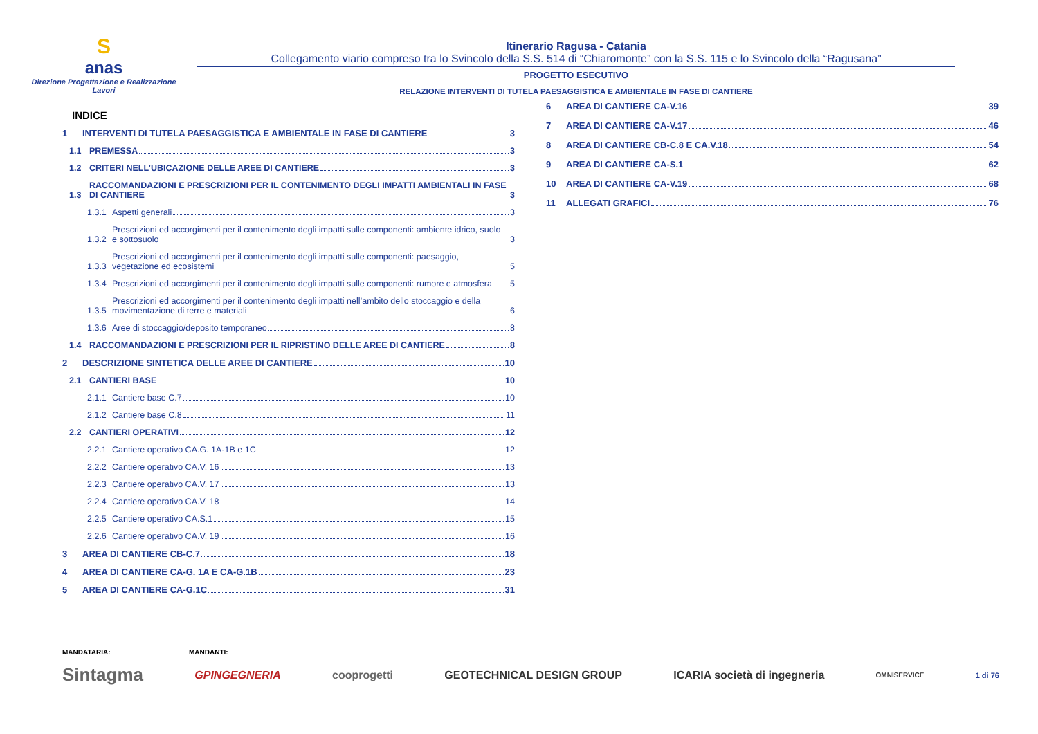S
anas
Direzione Progettazione e Realizzazione
Lavori
Itinerario Ragusa - Catania
Collegamento viario compreso tra lo Svincolo della S.S. 514 di “Chiaromonte” con la S.S. 115 e lo Svincolo della “Ragusana”
PROGETTO ESECUTIVO
RELAZIONE INTERVENTI DI TUTELA PAESAGGISTICA E AMBIENTALE IN FASE DI CANTIERE
INDICE
1 INTERVENTI DI TUTELA PAESAGGISTICA E AMBIENTALE IN FASE DI CANTIERE 3
1.1 PREMESSA 3
1.2 CRITERI NELL’UBICAZIONE DELLE AREE DI CANTIERE 3
1.3 RACCOMANDAZIONI E PRESCRIZIONI PER IL CONTENIMENTO DEGLI IMPATTI AMBIENTALI IN FASE DI CANTIERE 3
1.3.1 Aspetti generali 3
1.3.2 Prescrizioni ed accorgimenti per il contenimento degli impatti sulle componenti: ambiente idrico, suolo e sottosuolo 3
1.3.3 Prescrizioni ed accorgimenti per il contenimento degli impatti sulle componenti: paesaggio, vegetazione ed ecosistemi 5
1.3.4 Prescrizioni ed accorgimenti per il contenimento degli impatti sulle componenti: rumore e atmosfera 5
1.3.5 Prescrizioni ed accorgimenti per il contenimento degli impatti nell’ambito dello stoccaggio e della movimentazione di terre e materiali 6
1.3.6 Aree di stoccaggio/deposito temporaneo 8
1.4 RACCOMANDAZIONI E PRESCRIZIONI PER IL RIPRISTINO DELLE AREE DI CANTIERE 8
2 DESCRIZIONE SINTETICA DELLE AREE DI CANTIERE 10
2.1 CANTIERI BASE 10
2.1.1 Cantiere base C.7 10
2.1.2 Cantiere base C.8 11
2.2 CANTIERI OPERATIVI 12
2.2.1 Cantiere operativo CA.G. 1A-1B e 1C 12
2.2.2 Cantiere operativo CA.V. 16 13
2.2.3 Cantiere operativo CA.V. 17 13
2.2.4 Cantiere operativo CA.V. 18 14
2.2.5 Cantiere operativo CA.S.1 15
2.2.6 Cantiere operativo CA.V. 19 16
3 AREA DI CANTIERE CB-C.7 18
4 AREA DI CANTIERE CA-G. 1A E CA-G.1B 23
5 AREA DI CANTIERE CA-G.1C 31
6 AREA DI CANTIERE CA-V.16 39
7 AREA DI CANTIERE CA-V.17 46
8 AREA DI CANTIERE CB-C.8 E CA.V.18 54
9 AREA DI CANTIERE CA-S.1 62
10 AREA DI CANTIERE CA-V.19 68
11 ALLEGATI GRAFICI 76
MANDATARIA: MANDANTI:
Sintagma GPINGEGNERIA cooprogetti GEOTECHNICAL DESIGN GROUP ICARIA società di ingegneria OMNISERVICE 1 di 76